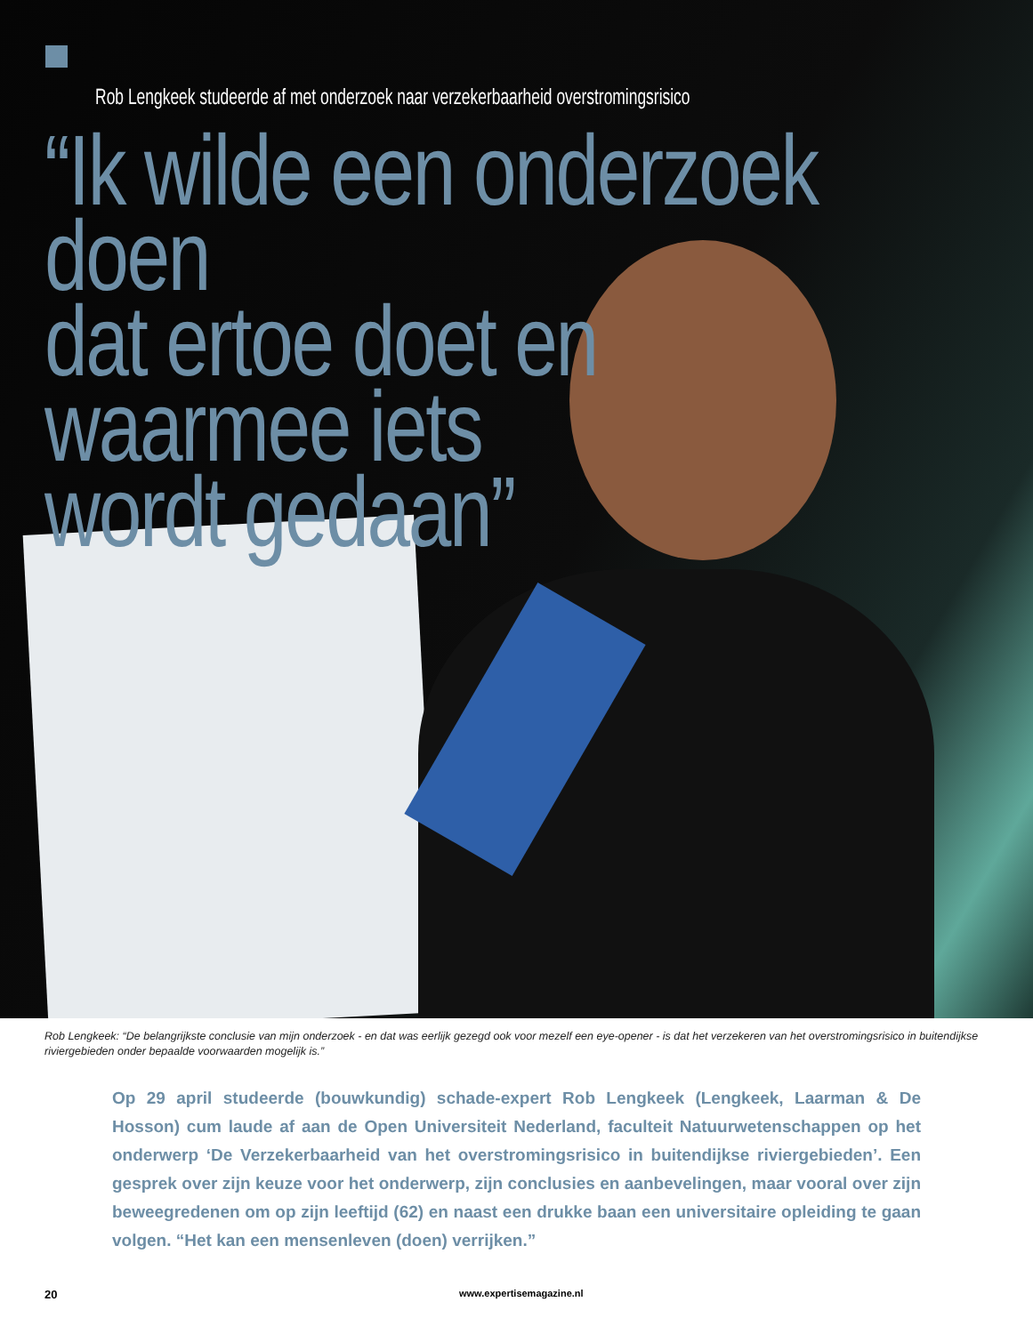Rob Lengkeek studeerde af met onderzoek naar verzekerbaarheid overstromingsrisico
“Ik wilde een onderzoek doen
dat ertoe doet en
waarmee iets
wordt gedaan”
Rob Lengkeek: “De belangrijkste conclusie van mijn onderzoek - en dat was eerlijk gezegd ook voor mezelf een eye-opener - is dat het verzekeren van het overstromingsrisico in buitendijkse riviergebieden onder bepaalde voorwaarden mogelijk is.”
Op 29 april studeerde (bouwkundig) schade-expert Rob Lengkeek (Lengkeek, Laarman & De Hosson) cum laude af aan de Open Universiteit Nederland, faculteit Natuurwetenschappen op het onderwerp ‘De Verzekerbaarheid van het overstromingsrisico in buitendijkse riviergebieden’. Een gesprek over zijn keuze voor het onderwerp, zijn conclusies en aanbevelingen, maar vooral over zijn beweegredenen om op zijn leeftijd (62) en naast een drukke baan een universitaire opleiding te gaan volgen. “Het kan een mensenleven (doen) verrijken.”
20 www.expertisemagazine.nl